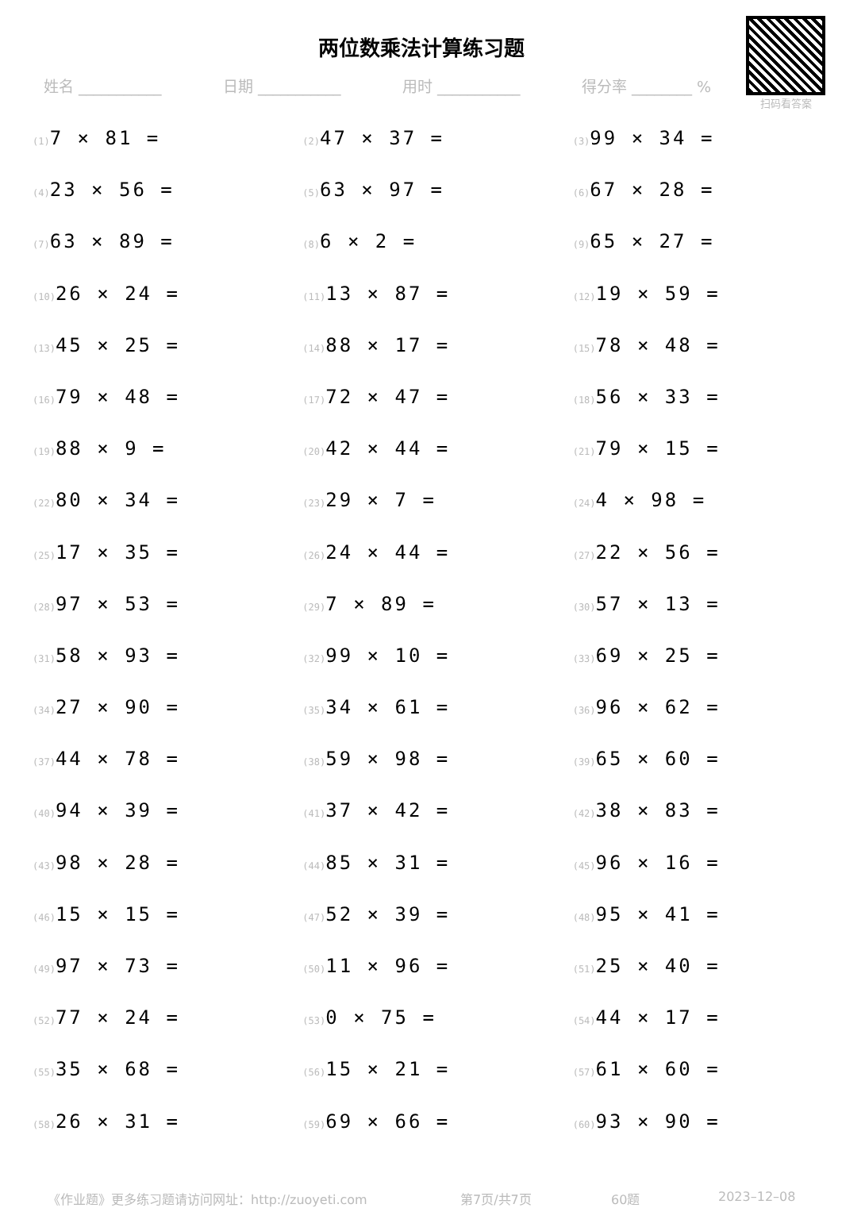两位数乘法计算练习题
扫码看答案
姓名 ___________ 日期 ___________ 用时 ___________ 得分率 ________ %
| (1) 7 × 81 = | (2) 47 × 37 = | (3) 99 × 34 = |
| (4) 23 × 56 = | (5) 63 × 97 = | (6) 67 × 28 = |
| (7) 63 × 89 = | (8) 6 × 2 = | (9) 65 × 27 = |
| (10) 26 × 24 = | (11) 13 × 87 = | (12) 19 × 59 = |
| (13) 45 × 25 = | (14) 88 × 17 = | (15) 78 × 48 = |
| (16) 79 × 48 = | (17) 72 × 47 = | (18) 56 × 33 = |
| (19) 88 × 9 = | (20) 42 × 44 = | (21) 79 × 15 = |
| (22) 80 × 34 = | (23) 29 × 7 = | (24) 4 × 98 = |
| (25) 17 × 35 = | (26) 24 × 44 = | (27) 22 × 56 = |
| (28) 97 × 53 = | (29) 7 × 89 = | (30) 57 × 13 = |
| (31) 58 × 93 = | (32) 99 × 10 = | (33) 69 × 25 = |
| (34) 27 × 90 = | (35) 34 × 61 = | (36) 96 × 62 = |
| (37) 44 × 78 = | (38) 59 × 98 = | (39) 65 × 60 = |
| (40) 94 × 39 = | (41) 37 × 42 = | (42) 38 × 83 = |
| (43) 98 × 28 = | (44) 85 × 31 = | (45) 96 × 16 = |
| (46) 15 × 15 = | (47) 52 × 39 = | (48) 95 × 41 = |
| (49) 97 × 73 = | (50) 11 × 96 = | (51) 25 × 40 = |
| (52) 77 × 24 = | (53) 0 × 75 = | (54) 44 × 17 = |
| (55) 35 × 68 = | (56) 15 × 21 = | (57) 61 × 60 = |
| (58) 26 × 31 = | (59) 69 × 66 = | (60) 93 × 90 = |
《作业题》更多练习题请访问网址：http://zuoyeti.com 第7页/共7页 60题 2023–12–08